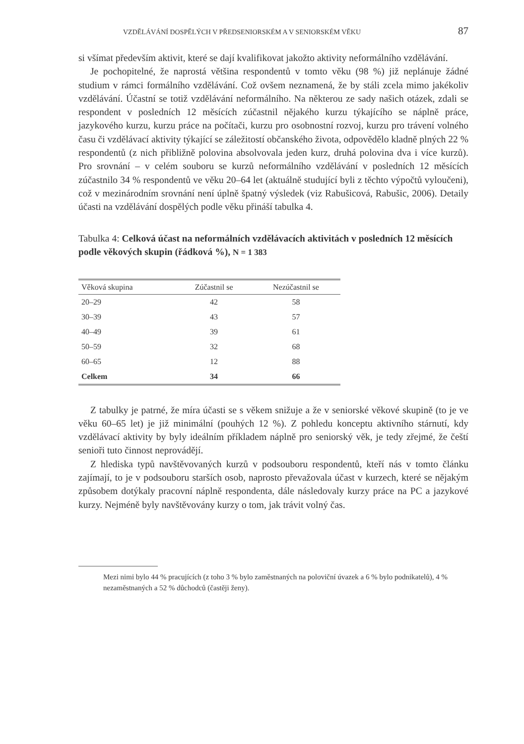VZDĚLÁVÁNÍ DOSPĚLÝCH V PŘEDSENIORSKÉM A V SENIORSKÉM VĚKU 87
si všímat především aktivit, které se dají kvalifikovat jakožto aktivity neformálního vzdělávání.
Je pochopitelné, že naprostá většina respondentů v tomto věku (98 %) již neplánuje žádné studium v rámci formálního vzdělávání. Což ovšem neznamená, že by stáli zcela mimo jakékoliv vzdělávání. Účastní se totiž vzdělávání neformálního. Na některou ze sady našich otázek, zdali se respondent v posledních 12 měsících zúčastnil nějakého kurzu týkajícího se náplně práce, jazykového kurzu, kurzu práce na počítači, kurzu pro osobnostní rozvoj, kurzu pro trávení volného času či vzdělávací aktivity týkající se záležitostí občanského života, odpovědělo kladně plných 22 % respondentů (z nich přibližně polovina absolvovala jeden kurz, druhá polovina dva i více kurzů). Pro srovnání – v celém souboru se kurzů neformálního vzdělávání v posledních 12 měsících zúčastnilo 34 % respondentů ve věku 20–64 let (aktuálně studující byli z těchto výpočtů vyloučeni), což v mezinárodním srovnání není úplně špatný výsledek (viz Rabušicová, Rabušic, 2006). Detaily účasti na vzdělávání dospělých podle věku přináší tabulka 4.
Tabulka 4: Celková účast na neformálních vzdělávacích aktivitách v posledních 12 měsících podle věkových skupin (řádková %), N = 1 383
| Věková skupina | Zúčastnil se | Nezúčastnil se |
| --- | --- | --- |
| 20–29 | 42 | 58 |
| 30–39 | 43 | 57 |
| 40–49 | 39 | 61 |
| 50–59 | 32 | 68 |
| 60–65 | 12 | 88 |
| Celkem | 34 | 66 |
Z tabulky je patrné, že míra účasti se s věkem snižuje a že v seniorské věkové skupině (to je ve věku 60–65 let) je již minimální (pouhých 12 %). Z pohledu konceptu aktivního stárnutí, kdy vzdělávací aktivity by byly ideálním příkladem náplně pro seniorský věk, je tedy zřejmé, že čeští senioři tuto činnost neprovádějí.
Z hlediska typů navštěvovaných kurzů v podsouboru respondentů, kteří nás v tomto článku zajímají, to je v podsouboru starších osob, naprosto převažovala účast v kurzech, které se nějakým způsobem dotýkaly pracovní náplně respondenta, dále následovaly kurzy práce na PC a jazykové kurzy. Nejméně byly navštěvovány kurzy o tom, jak trávit volný čas.
Mezi nimi bylo 44 % pracujících (z toho 3 % bylo zaměstnaných na poloviční úvazek a 6 % bylo podnikatelů), 4 % nezaměstnaných a 52 % důchodců (častěji ženy).